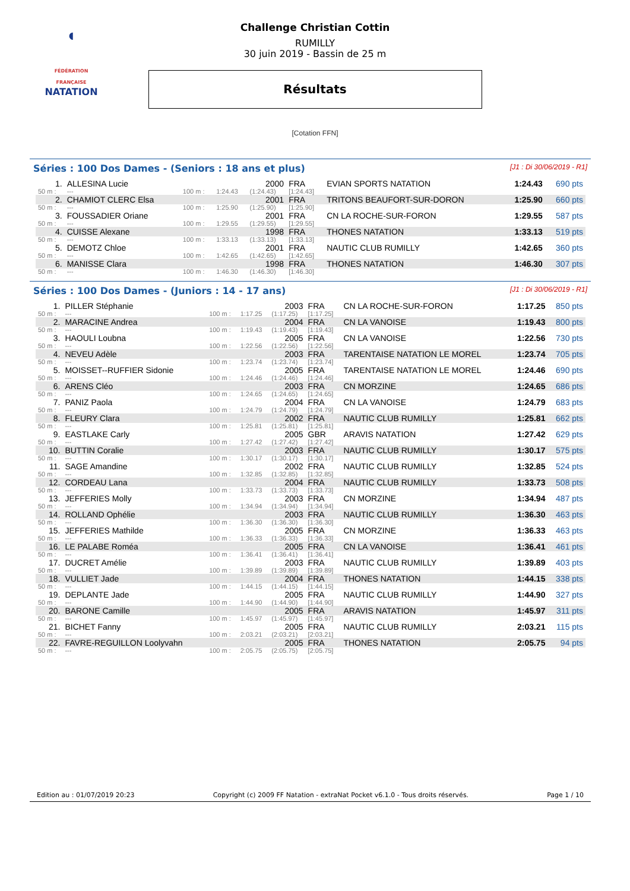◖
FÉDÉRATION FRANÇAISE
NATATION
Challenge Christian Cottin
RUMILLY
30 juin 2019 - Bassin de 25 m
Résultats
[Cotation FFN]
Séries : 100 Dos Dames - (Seniors : 18 ans et plus) [J1 : Di 30/06/2019 - R1]
| 1. | ALLESINA Lucie | | | 2000 | FRA | EVIAN SPORTS NATATION | 1:24.43 | 690 pts |
| 50 m : | --- | 100 m : | 1:24.43 | (1:24.43) | [1:24.43] | | | |
| 2. | CHAMIOT CLERC Elsa | | | 2001 | FRA | TRITONS BEAUFORT-SUR-DORON | 1:25.90 | 660 pts |
| 50 m : | --- | 100 m : | 1:25.90 | (1:25.90) | [1:25.90] | | | |
| 3. | FOUSSADIER Oriane | | | 2001 | FRA | CN LA ROCHE-SUR-FORON | 1:29.55 | 587 pts |
| 50 m : | --- | 100 m : | 1:29.55 | (1:29.55) | [1:29.55] | | | |
| 4. | CUISSE Alexane | | | 1998 | FRA | THONES NATATION | 1:33.13 | 519 pts |
| 50 m : | --- | 100 m : | 1:33.13 | (1:33.13) | [1:33.13] | | | |
| 5. | DEMOTZ Chloe | | | 2001 | FRA | NAUTIC CLUB RUMILLY | 1:42.65 | 360 pts |
| 50 m : | --- | 100 m : | 1:42.65 | (1:42.65) | [1:42.65] | | | |
| 6. | MANISSE Clara | | | 1998 | FRA | THONES NATATION | 1:46.30 | 307 pts |
| 50 m : | --- | 100 m : | 1:46.30 | (1:46.30) | [1:46.30] | | | |
Séries : 100 Dos Dames - (Juniors : 14 - 17 ans) [J1 : Di 30/06/2019 - R1]
| 1. | PILLER Stéphanie | | | 2003 | FRA | CN LA ROCHE-SUR-FORON | 1:17.25 | 850 pts |
| 50 m : | --- | 100 m : | 1:17.25 | (1:17.25) | [1:17.25] | | | |
| 2. | MARACINE Andrea | | | 2004 | FRA | CN LA VANOISE | 1:19.43 | 800 pts |
| 50 m : | --- | 100 m : | 1:19.43 | (1:19.43) | [1:19.43] | | | |
| 3. | HAOULI Loubna | | | 2005 | FRA | CN LA VANOISE | 1:22.56 | 730 pts |
| 50 m : | --- | 100 m : | 1:22.56 | (1:22.56) | [1:22.56] | | | |
| 4. | NEVEU Adèle | | | 2003 | FRA | TARENTAISE NATATION LE MOREL | 1:23.74 | 705 pts |
| 50 m : | --- | 100 m : | 1:23.74 | (1:23.74) | [1:23.74] | | | |
| 5. | MOISSET--RUFFIER Sidonie | | | 2005 | FRA | TARENTAISE NATATION LE MOREL | 1:24.46 | 690 pts |
| 50 m : | --- | 100 m : | 1:24.46 | (1:24.46) | [1:24.46] | | | |
| 6. | ARENS Cléo | | | 2003 | FRA | CN MORZINE | 1:24.65 | 686 pts |
| 50 m : | --- | 100 m : | 1:24.65 | (1:24.65) | [1:24.65] | | | |
| 7. | PANIZ Paola | | | 2004 | FRA | CN LA VANOISE | 1:24.79 | 683 pts |
| 50 m : | --- | 100 m : | 1:24.79 | (1:24.79) | [1:24.79] | | | |
| 8. | FLEURY Clara | | | 2002 | FRA | NAUTIC CLUB RUMILLY | 1:25.81 | 662 pts |
| 50 m : | --- | 100 m : | 1:25.81 | (1:25.81) | [1:25.81] | | | |
| 9. | EASTLAKE Carly | | | 2005 | GBR | ARAVIS NATATION | 1:27.42 | 629 pts |
| 50 m : | --- | 100 m : | 1:27.42 | (1:27.42) | [1:27.42] | | | |
| 10. | BUTTIN Coralie | | | 2003 | FRA | NAUTIC CLUB RUMILLY | 1:30.17 | 575 pts |
| 50 m : | --- | 100 m : | 1:30.17 | (1:30.17) | [1:30.17] | | | |
| 11. | SAGE Amandine | | | 2002 | FRA | NAUTIC CLUB RUMILLY | 1:32.85 | 524 pts |
| 50 m : | --- | 100 m : | 1:32.85 | (1:32.85) | [1:32.85] | | | |
| 12. | CORDEAU Lana | | | 2004 | FRA | NAUTIC CLUB RUMILLY | 1:33.73 | 508 pts |
| 50 m : | --- | 100 m : | 1:33.73 | (1:33.73) | [1:33.73] | | | |
| 13. | JEFFERIES Molly | | | 2003 | FRA | CN MORZINE | 1:34.94 | 487 pts |
| 50 m : | --- | 100 m : | 1:34.94 | (1:34.94) | [1:34.94] | | | |
| 14. | ROLLAND Ophélie | | | 2003 | FRA | NAUTIC CLUB RUMILLY | 1:36.30 | 463 pts |
| 50 m : | --- | 100 m : | 1:36.30 | (1:36.30) | [1:36.30] | | | |
| 15. | JEFFERIES Mathilde | | | 2005 | FRA | CN MORZINE | 1:36.33 | 463 pts |
| 50 m : | --- | 100 m : | 1:36.33 | (1:36.33) | [1:36.33] | | | |
| 16. | LE PALABE Roméa | | | 2005 | FRA | CN LA VANOISE | 1:36.41 | 461 pts |
| 50 m : | --- | 100 m : | 1:36.41 | (1:36.41) | [1:36.41] | | | |
| 17. | DUCRET Amélie | | | 2003 | FRA | NAUTIC CLUB RUMILLY | 1:39.89 | 403 pts |
| 50 m : | --- | 100 m : | 1:39.89 | (1:39.89) | [1:39.89] | | | |
| 18. | VULLIET Jade | | | 2004 | FRA | THONES NATATION | 1:44.15 | 338 pts |
| 50 m : | --- | 100 m : | 1:44.15 | (1:44.15) | [1:44.15] | | | |
| 19. | DEPLANTE Jade | | | 2005 | FRA | NAUTIC CLUB RUMILLY | 1:44.90 | 327 pts |
| 50 m : | --- | 100 m : | 1:44.90 | (1:44.90) | [1:44.90] | | | |
| 20. | BARONE Camille | | | 2005 | FRA | ARAVIS NATATION | 1:45.97 | 311 pts |
| 50 m : | --- | 100 m : | 1:45.97 | (1:45.97) | [1:45.97] | | | |
| 21. | BICHET Fanny | | | 2005 | FRA | NAUTIC CLUB RUMILLY | 2:03.21 | 115 pts |
| 50 m : | --- | 100 m : | 2:03.21 | (2:03.21) | [2:03.21] | | | |
| 22. | FAVRE-REGUILLON Loolyvahn | | | 2005 | FRA | THONES NATATION | 2:05.75 | 94 pts |
| 50 m : | --- | 100 m : | 2:05.75 | (2:05.75) | [2:05.75] | | | |
Edition au : 01/07/2019 20:23 Copyright (c) 2009 FF Natation - extraNat Pocket v6.1.0 - Tous droits réservés. Page 1 / 10